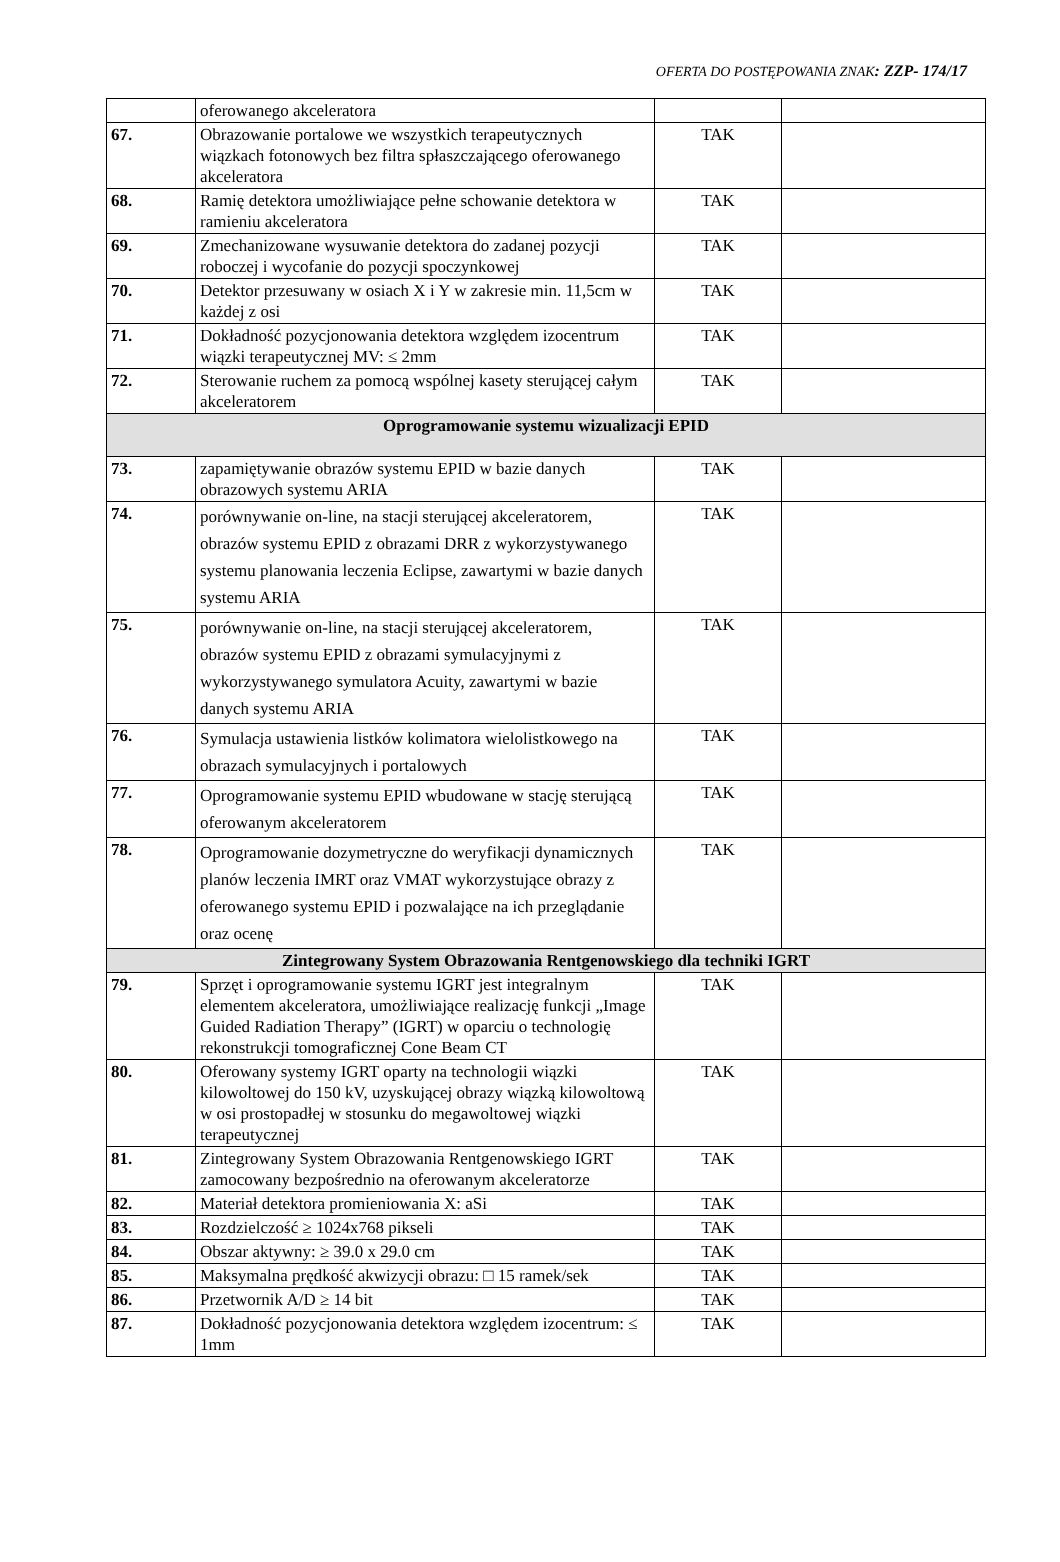OFERTA DO POSTĘPOWANIA ZNAK: ZZP- 174/17
| | oferowanego akceleratora | | |
| 67. | Obrazowanie portalowe we wszystkich terapeutycznych wiązkach fotonowych bez filtra spłaszczającego oferowanego akceleratora | TAK | |
| 68. | Ramię detektora umożliwiające pełne schowanie detektora w ramieniu akceleratora | TAK | |
| 69. | Zmechanizowane wysuwanie detektora do zadanej pozycji roboczej i wycofanie do pozycji spoczynkowej | TAK | |
| 70. | Detektor przesuwany w osiach X i Y w zakresie min. 11,5cm w każdej z osi | TAK | |
| 71. | Dokładność pozycjonowania detektora względem izocentrum wiązki terapeutycznej MV: ≤ 2mm | TAK | |
| 72. | Sterowanie ruchem za pomocą wspólnej kasety sterującej całym akceleratorem | TAK | |
| Oprogramowanie systemu wizualizacji EPID | | | |
| 73. | zapamiętywanie obrazów systemu EPID w bazie danych obrazowych systemu ARIA | TAK | |
| 74. | porównywanie on-line, na stacji sterującej akceleratorem, obrazów systemu EPID z obrazami DRR z wykorzystywanego systemu planowania leczenia Eclipse, zawartymi w bazie danych systemu ARIA | TAK | |
| 75. | porównywanie on-line, na stacji sterującej akceleratorem, obrazów systemu EPID z obrazami symulacyjnymi z wykorzystywanego symulatora Acuity, zawartymi w bazie danych systemu ARIA | TAK | |
| 76. | Symulacja ustawienia listków kolimatora wielolistkowego na obrazach symulacyjnych i portalowych | TAK | |
| 77. | Oprogramowanie systemu EPID wbudowane w stację sterującą oferowanym akceleratorem | TAK | |
| 78. | Oprogramowanie dozymetryczne do weryfikacji dynamicznych planów leczenia IMRT oraz VMAT wykorzystujące obrazy z oferowanego systemu EPID i pozwalające na ich przeglądanie oraz ocenę | TAK | |
| Zintegrowany System Obrazowania Rentgenowskiego dla techniki IGRT | | | |
| 79. | Sprzęt i oprogramowanie systemu IGRT jest integralnym elementem akceleratora, umożliwiające realizację funkcji „Image Guided Radiation Therapy” (IGRT) w oparciu o technologię rekonstrukcji tomograficznej Cone Beam CT | TAK | |
| 80. | Oferowany systemy IGRT oparty na technologii wiązki kilowoltowej do 150 kV, uzyskującej obrazy wiązką kilowoltową w osi prostopadłej w stosunku do megawoltowej wiązki terapeutycznej | TAK | |
| 81. | Zintegrowany System Obrazowania Rentgenowskiego IGRT zamocowany bezpośrednio na oferowanym akceleratorze | TAK | |
| 82. | Materiał detektora promieniowania X: aSi | TAK | |
| 83. | Rozdzielczość ≥ 1024x768 pikseli | TAK | |
| 84. | Obszar aktywny: ≥ 39.0 x 29.0 cm | TAK | |
| 85. | Maksymalna prędkość akwizycji obrazu: □ 15 ramek/sek | TAK | |
| 86. | Przetwornik A/D ≥ 14 bit | TAK | |
| 87. | Dokładność pozycjonowania detektora względem izocentrum: ≤ 1mm | TAK | |